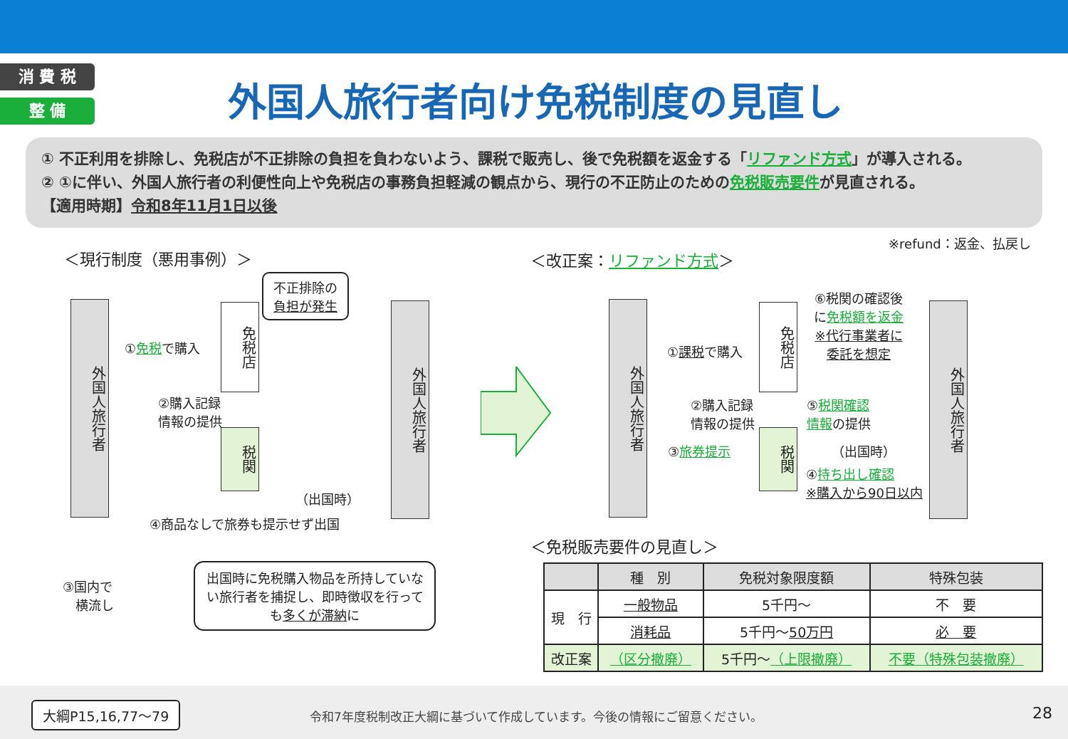消 費 税
整 備
外国人旅行者向け免税制度の見直し
① 不正利用を排除し、免税店が不正排除の負担を負わないよう、課税で販売し、後で免税額を返金する「リファンド方式」が導入される。
② ①に伴い、外国人旅行者の利便性向上や免税店の事務負担軽減の観点から、現行の不正防止のための免税販売要件が見直される。
【適用時期】令和8年11月1日以後
※refund：返金、払戻し
＜現行制度（悪用事例）＞ ＜改正案：リファンド方式＞
外国人旅行者
免税店
税関
外国人旅行者
不正排除の
負担が発生
①免税で購入
②購入記録
情報の提供
（出国時）
④商品なしで旅券も提示せず出国
③国内で
　横流し
出国時に免税購入物品を所持していない旅行者を捕捉し、即時徴収を行っても多くが滞納に
外国人旅行者
免税店
税関
外国人旅行者
⑥税関の確認後
に免税額を返金
※代行事業者に
委託を想定
①課税で購入
②購入記録
情報の提供
⑤税関確認
情報の提供
③旅券提示 （出国時）
④持ち出し確認
※購入から90日以内
＜免税販売要件の見直し＞
| | 種 別 | 免税対象限度額 | 特殊包装 |
| --- | --- | --- | --- |
| 現 行 | 一般物品 | 5千円～ | 不 要 |
| | 消耗品 | 5千円～ 50万円 | 必 要 |
| 改正案 | （区分撤廃） | 5千円～ （上限撤廃） | 不要（特殊包装撤廃） |
大綱P15,16,77～79
令和7年度税制改正大綱に基づいて作成しています。今後の情報にご留意ください。
28